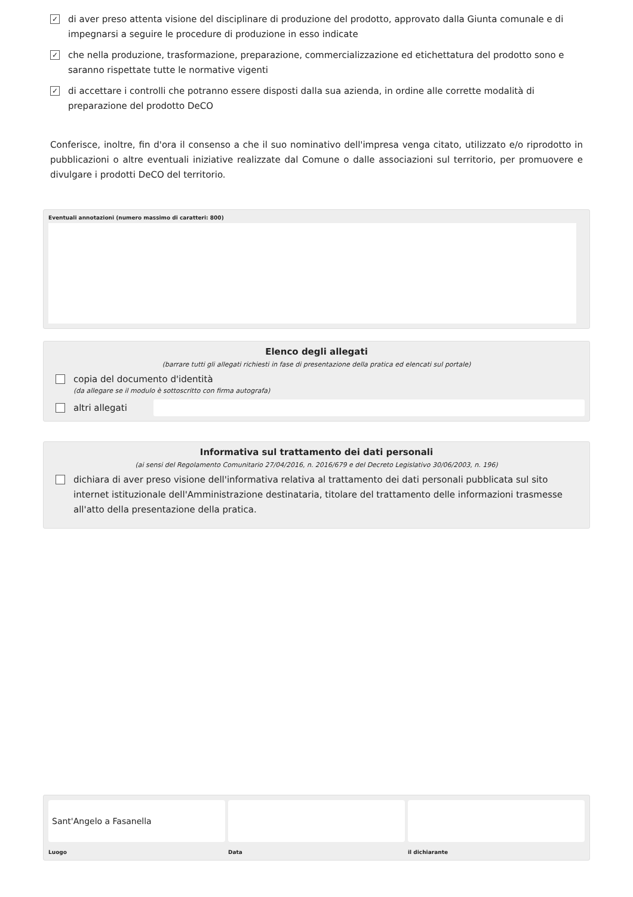✓
di aver preso attenta visione del disciplinare di produzione del prodotto, approvato dalla Giunta comunale e di impegnarsi a seguire le procedure di produzione in esso indicate
✓
che nella produzione, trasformazione, preparazione, commercializzazione ed etichettatura del prodotto sono e saranno rispettate tutte le normative vigenti
✓
di accettare i controlli che potranno essere disposti dalla sua azienda, in ordine alle corrette modalità di preparazione del prodotto DeCO
Conferisce, inoltre, fin d'ora il consenso a che il suo nominativo dell'impresa venga citato, utilizzato e/o riprodotto in pubblicazioni o altre eventuali iniziative realizzate dal Comune o dalle associazioni sul territorio, per promuovere e divulgare i prodotti DeCO del territorio.
Eventuali annotazioni (numero massimo di caratteri: 800)
Elenco degli allegati
(barrare tutti gli allegati richiesti in fase di presentazione della pratica ed elencati sul portale)
copia del documento d'identità
(da allegare se il modulo è sottoscritto con firma autografa)
altri allegati
Informativa sul trattamento dei dati personali
(ai sensi del Regolamento Comunitario 27/04/2016, n. 2016/679 e del Decreto Legislativo 30/06/2003, n. 196)
dichiara di aver preso visione dell'informativa relativa al trattamento dei dati personali pubblicata sul sito internet istituzionale dell'Amministrazione destinataria, titolare del trattamento delle informazioni trasmesse all'atto della presentazione della pratica.
Sant'Angelo a Fasanella
Luogo
Data il dichiarante